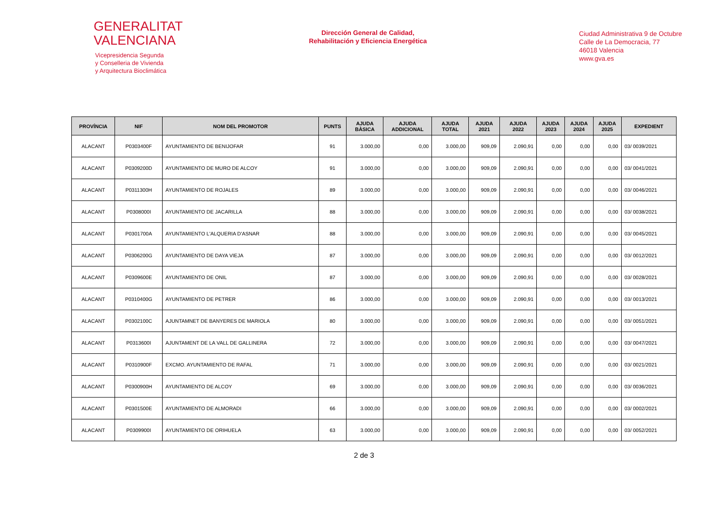GENERALITAT
VALENCIANA
Vicepresidencia Segunda
y Conselleria de Vivienda
y Arquitectura Bioclimática
Dirección General de Calidad,
Rehabilitación y Eficiencia Energética
Ciudad Administrativa 9 de Octubre
Calle de La Democracia, 77
46018 Valencia
www.gva.es
| PROVÍNCIA | NIF | NOM DEL PROMOTOR | PUNTS | AJUDA BÀSICA | AJUDA ADDICIONAL | AJUDA TOTAL | AJUDA 2021 | AJUDA 2022 | AJUDA 2023 | AJUDA 2024 | AJUDA 2025 | EXPEDIENT |
| --- | --- | --- | --- | --- | --- | --- | --- | --- | --- | --- | --- | --- |
| ALACANT | P0303400F | AYUNTAMIENTO DE BENIJOFAR | 91 | 3.000,00 | 0,00 | 3.000,00 | 909,09 | 2.090,91 | 0,00 | 0,00 | 0,00 | 03/ 0039/2021 |
| ALACANT | P0309200D | AYUNTAMIENTO DE MURO DE ALCOY | 91 | 3.000,00 | 0,00 | 3.000,00 | 909,09 | 2.090,91 | 0,00 | 0,00 | 0,00 | 03/ 0041/2021 |
| ALACANT | P0311300H | AYUNTAMIENTO DE ROJALES | 89 | 3.000,00 | 0,00 | 3.000,00 | 909,09 | 2.090,91 | 0,00 | 0,00 | 0,00 | 03/ 0046/2021 |
| ALACANT | P0308000I | AYUNTAMIENTO DE JACARILLA | 88 | 3.000,00 | 0,00 | 3.000,00 | 909,09 | 2.090,91 | 0,00 | 0,00 | 0,00 | 03/ 0038/2021 |
| ALACANT | P0301700A | AYUNTAMIENTO L'ALQUERIA D'ASNAR | 88 | 3.000,00 | 0,00 | 3.000,00 | 909,09 | 2.090,91 | 0,00 | 0,00 | 0,00 | 03/ 0045/2021 |
| ALACANT | P0306200G | AYUNTAMIENTO DE DAYA VIEJA | 87 | 3.000,00 | 0,00 | 3.000,00 | 909,09 | 2.090,91 | 0,00 | 0,00 | 0,00 | 03/ 0012/2021 |
| ALACANT | P0309600E | AYUNTAMIENTO DE ONIL | 87 | 3.000,00 | 0,00 | 3.000,00 | 909,09 | 2.090,91 | 0,00 | 0,00 | 0,00 | 03/ 0028/2021 |
| ALACANT | P0310400G | AYUNTAMIENTO DE PETRER | 86 | 3.000,00 | 0,00 | 3.000,00 | 909,09 | 2.090,91 | 0,00 | 0,00 | 0,00 | 03/ 0013/2021 |
| ALACANT | P0302100C | AJUNTAMNET DE BANYERES DE MARIOLA | 80 | 3.000,00 | 0,00 | 3.000,00 | 909,09 | 2.090,91 | 0,00 | 0,00 | 0,00 | 03/ 0051/2021 |
| ALACANT | P0313600I | AJUNTAMENT DE LA VALL DE GALLINERA | 72 | 3.000,00 | 0,00 | 3.000,00 | 909,09 | 2.090,91 | 0,00 | 0,00 | 0,00 | 03/ 0047/2021 |
| ALACANT | P0310900F | EXCMO. AYUNTAMIENTO DE RAFAL | 71 | 3.000,00 | 0,00 | 3.000,00 | 909,09 | 2.090,91 | 0,00 | 0,00 | 0,00 | 03/ 0021/2021 |
| ALACANT | P0300900H | AYUNTAMIENTO DE ALCOY | 69 | 3.000,00 | 0,00 | 3.000,00 | 909,09 | 2.090,91 | 0,00 | 0,00 | 0,00 | 03/ 0036/2021 |
| ALACANT | P0301500E | AYUNTAMIENTO DE ALMORADI | 66 | 3.000,00 | 0,00 | 3.000,00 | 909,09 | 2.090,91 | 0,00 | 0,00 | 0,00 | 03/ 0002/2021 |
| ALACANT | P0309900I | AYUNTAMIENTO DE ORIHUELA | 63 | 3.000,00 | 0,00 | 3.000,00 | 909,09 | 2.090,91 | 0,00 | 0,00 | 0,00 | 03/ 0052/2021 |
2 de 3